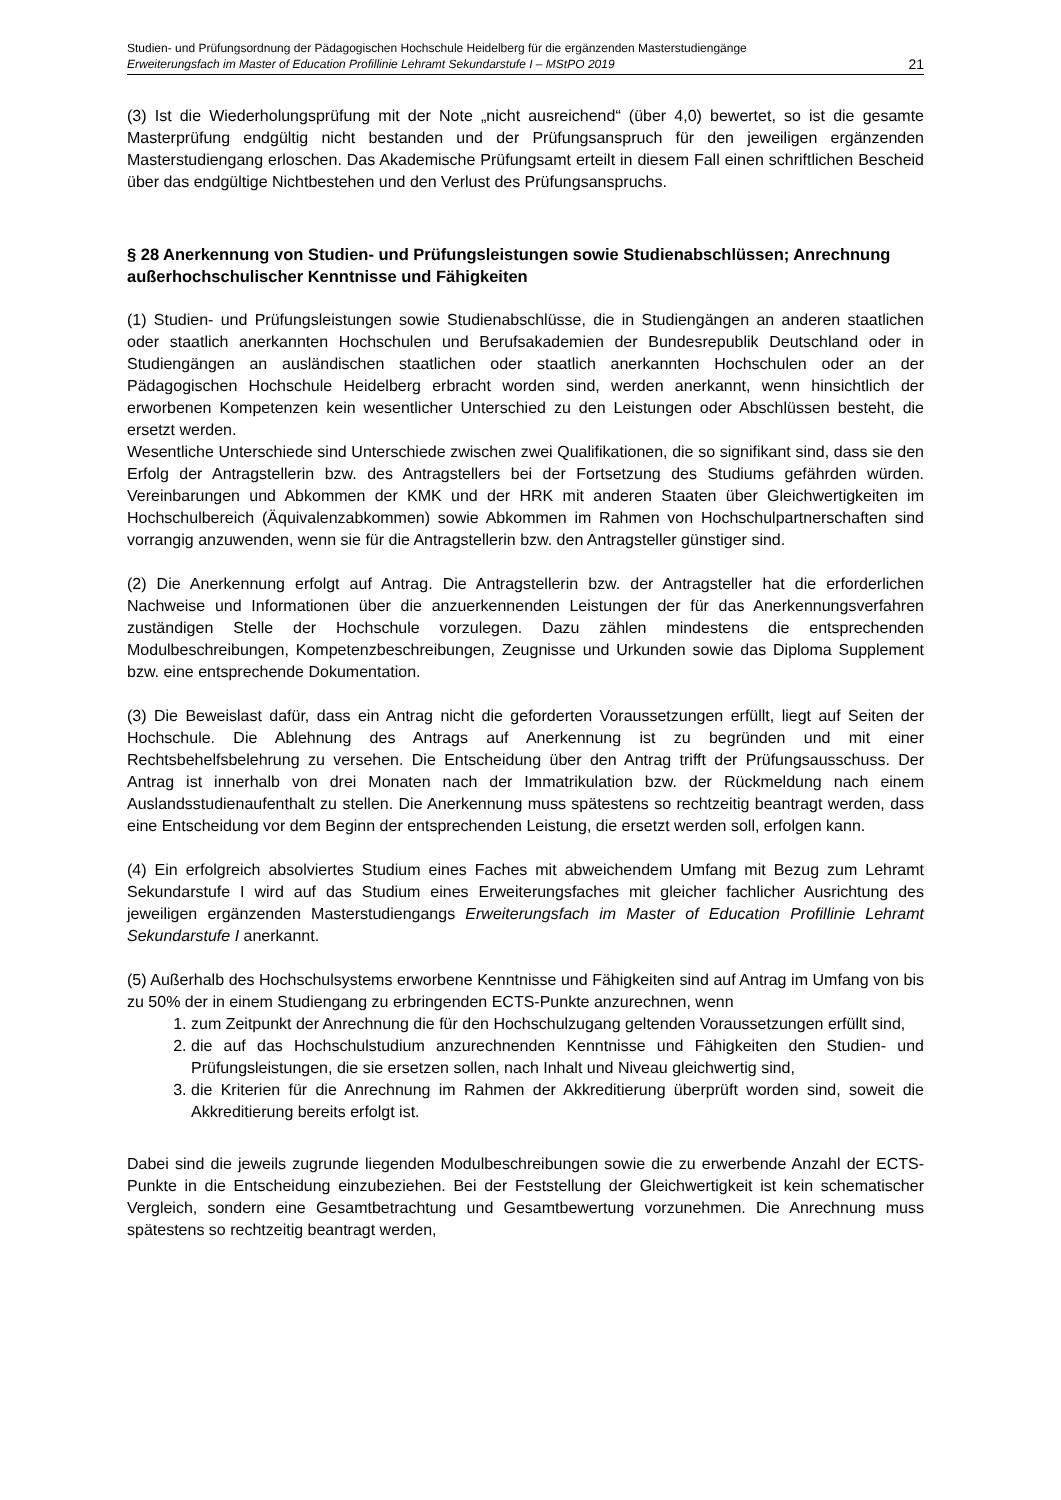Studien- und Prüfungsordnung der Pädagogischen Hochschule Heidelberg für die ergänzenden Masterstudiengänge
Erweiterungsfach im Master of Education Profillinie Lehramt Sekundarstufe I – MStPO 2019 21
(3) Ist die Wiederholungsprüfung mit der Note „nicht ausreichend“ (über 4,0) bewertet, so ist die gesamte Masterprüfung endgültig nicht bestanden und der Prüfungsanspruch für den jeweiligen ergänzenden Masterstudiengang erloschen. Das Akademische Prüfungsamt erteilt in diesem Fall einen schriftlichen Bescheid über das endgültige Nichtbestehen und den Verlust des Prüfungsanspruchs.
§ 28 Anerkennung von Studien- und Prüfungsleistungen sowie Studienabschlüssen; Anrechnung außerhochschulischer Kenntnisse und Fähigkeiten
(1) Studien- und Prüfungsleistungen sowie Studienabschlüsse, die in Studiengängen an anderen staatlichen oder staatlich anerkannten Hochschulen und Berufsakademien der Bundesrepublik Deutschland oder in Studiengängen an ausländischen staatlichen oder staatlich anerkannten Hochschulen oder an der Pädagogischen Hochschule Heidelberg erbracht worden sind, werden anerkannt, wenn hinsichtlich der erworbenen Kompetenzen kein wesentlicher Unterschied zu den Leistungen oder Abschlüssen besteht, die ersetzt werden.
Wesentliche Unterschiede sind Unterschiede zwischen zwei Qualifikationen, die so signifikant sind, dass sie den Erfolg der Antragstellerin bzw. des Antragstellers bei der Fortsetzung des Studiums gefährden würden. Vereinbarungen und Abkommen der KMK und der HRK mit anderen Staaten über Gleichwertigkeiten im Hochschulbereich (Äquivalenzabkommen) sowie Abkommen im Rahmen von Hochschulpartnerschaften sind vorrangig anzuwenden, wenn sie für die Antragstellerin bzw. den Antragsteller günstiger sind.
(2) Die Anerkennung erfolgt auf Antrag. Die Antragstellerin bzw. der Antragsteller hat die erforderlichen Nachweise und Informationen über die anzuerkennenden Leistungen der für das Anerkennungsverfahren zuständigen Stelle der Hochschule vorzulegen. Dazu zählen mindestens die entsprechenden Modulbeschreibungen, Kompetenzbeschreibungen, Zeugnisse und Urkunden sowie das Diploma Supplement bzw. eine entsprechende Dokumentation.
(3) Die Beweislast dafür, dass ein Antrag nicht die geforderten Voraussetzungen erfüllt, liegt auf Seiten der Hochschule. Die Ablehnung des Antrags auf Anerkennung ist zu begründen und mit einer Rechtsbehelfsbelehrung zu versehen. Die Entscheidung über den Antrag trifft der Prüfungsausschuss. Der Antrag ist innerhalb von drei Monaten nach der Immatrikulation bzw. der Rückmeldung nach einem Auslandsstudienaufenthalt zu stellen. Die Anerkennung muss spätestens so rechtzeitig beantragt werden, dass eine Entscheidung vor dem Beginn der entsprechenden Leistung, die ersetzt werden soll, erfolgen kann.
(4) Ein erfolgreich absolviertes Studium eines Faches mit abweichendem Umfang mit Bezug zum Lehramt Sekundarstufe I wird auf das Studium eines Erweiterungsfaches mit gleicher fachlicher Ausrichtung des jeweiligen ergänzenden Masterstudiengangs Erweiterungsfach im Master of Education Profillinie Lehramt Sekundarstufe I anerkannt.
(5) Außerhalb des Hochschulsystems erworbene Kenntnisse und Fähigkeiten sind auf Antrag im Umfang von bis zu 50% der in einem Studiengang zu erbringenden ECTS-Punkte anzurechnen, wenn
1. zum Zeitpunkt der Anrechnung die für den Hochschulzugang geltenden Voraussetzungen erfüllt sind,
2. die auf das Hochschulstudium anzurechnenden Kenntnisse und Fähigkeiten den Studien- und Prüfungsleistungen, die sie ersetzen sollen, nach Inhalt und Niveau gleichwertig sind,
3. die Kriterien für die Anrechnung im Rahmen der Akkreditierung überprüft worden sind, soweit die Akkreditierung bereits erfolgt ist.
Dabei sind die jeweils zugrunde liegenden Modulbeschreibungen sowie die zu erwerbende Anzahl der ECTS-Punkte in die Entscheidung einzubeziehen. Bei der Feststellung der Gleichwertigkeit ist kein schematischer Vergleich, sondern eine Gesamtbetrachtung und Gesamtbewertung vorzunehmen. Die Anrechnung muss spätestens so rechtzeitig beantragt werden,